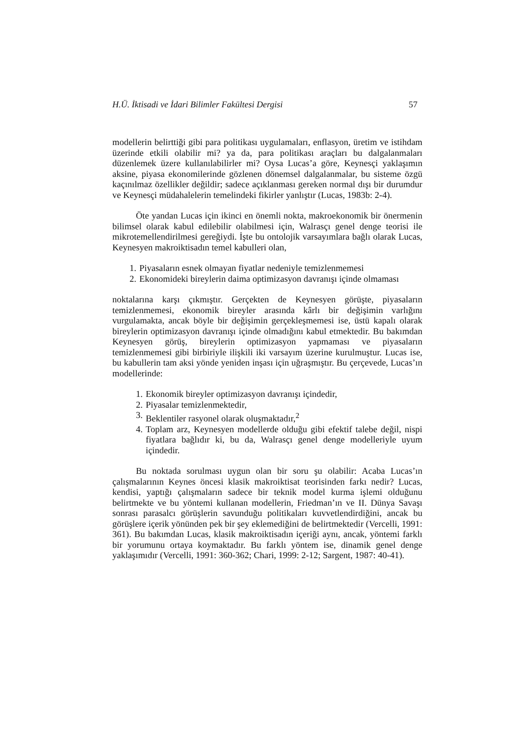H.Ü. İktisadi ve İdari Bilimler Fakültesi Dergisi 57
modellerin belirttiği gibi para politikası uygulamaları, enflasyon, üretim ve istihdam üzerinde etkili olabilir mi? ya da, para politikası araçları bu dalgalanmaları düzenlemek üzere kullanılabilirler mi? Oysa Lucas’a göre, Keynesçi yaklaşımın aksine, piyasa ekonomilerinde gözlenen dönemsel dalgalanmalar, bu sisteme özgü kaçınılmaz özellikler değildir; sadece açıklanması gereken normal dışı bir durumdur ve Keynesçi müdahalelerin temelindeki fikirler yanlıştır (Lucas, 1983b: 2-4).
Öte yandan Lucas için ikinci en önemli nokta, makroekonomik bir önermenin bilimsel olarak kabul edilebilir olabilmesi için, Walrasçı genel denge teorisi ile mikrotemellendirilmesi gereğiydi. İşte bu ontolojik varsayımlara bağlı olarak Lucas, Keynesyen makroiktisadın temel kabulleri olan,
1. Piyasaların esnek olmayan fiyatlar nedeniyle temizlenmemesi
2. Ekonomideki bireylerin daima optimizasyon davranışı içinde olmaması
noktalarına karşı çıkmıştır. Gerçekten de Keynesyen görüşte, piyasaların temizlenmemesi, ekonomik bireyler arasında kârlı bir değişimin varlığını vurgulamakta, ancak böyle bir değişimin gerçekleşmemesi ise, üstü kapalı olarak bireylerin optimizasyon davranışı içinde olmadığını kabul etmektedir. Bu bakımdan Keynesyen görüş, bireylerin optimizasyon yapmaması ve piyasaların temizlenmemesi gibi birbiriyle ilişkili iki varsayım üzerine kurulmuştur. Lucas ise, bu kabullerin tam aksi yönde yeniden inşası için uğraşmıştır. Bu çerçevede, Lucas’ın modellerinde:
1. Ekonomik bireyler optimizasyon davranışı içindedir,
2. Piyasalar temizlenmektedir,
3. Beklentiler rasyonel olarak oluşmaktadır,<sup>2</sup>
4. Toplam arz, Keynesyen modellerde olduğu gibi efektif talebe değil, nispi fiyatlara bağlıdır ki, bu da, Walrasçı genel denge modelleriyle uyum içindedir.
Bu noktada sorulması uygun olan bir soru şu olabilir: Acaba Lucas’ın çalışmalarının Keynes öncesi klasik makroiktisat teorisinden farkı nedir? Lucas, kendisi, yaptığı çalışmaların sadece bir teknik model kurma işlemi olduğunu belirtmekte ve bu yöntemi kullanan modellerin, Friedman’ın ve II. Dünya Savaşı sonrası parasalcı görüşlerin savunduğu politikaları kuvvetlendirdiğini, ancak bu görüşlere içerik yönünden pek bir şey eklemediğini de belirtmektedir (Vercelli, 1991: 361). Bu bakımdan Lucas, klasik makroiktisadın içeriği aynı, ancak, yöntemi farklı bir yorumunu ortaya koymaktadır. Bu farklı yöntem ise, dinamik genel denge yaklaşımıdır (Vercelli, 1991: 360-362; Chari, 1999: 2-12; Sargent, 1987: 40-41).